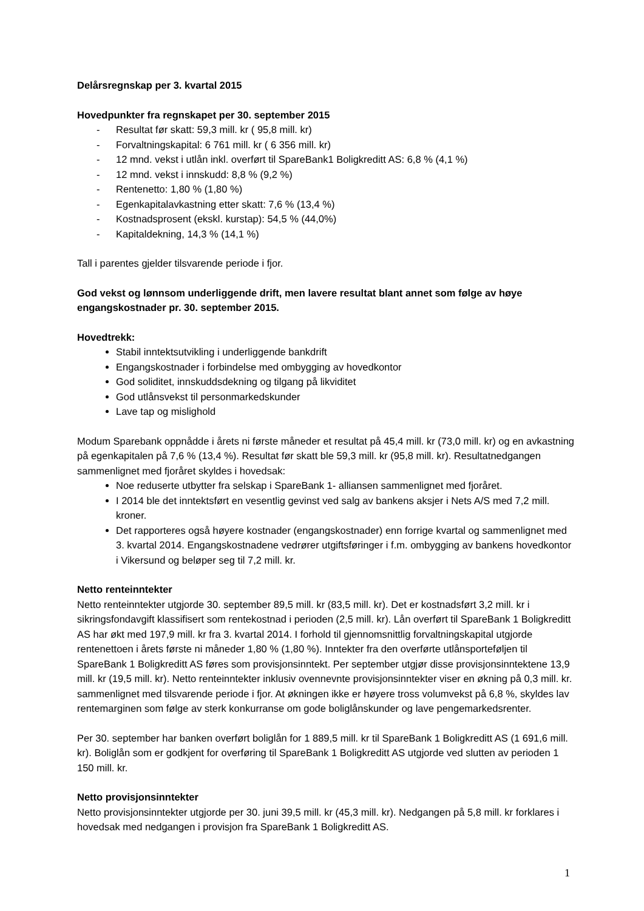Delårsregnskap per 3. kvartal 2015
Hovedpunkter fra regnskapet per 30. september 2015
- Resultat før skatt: 59,3 mill. kr ( 95,8 mill. kr)
- Forvaltningskapital: 6 761 mill. kr ( 6 356 mill. kr)
- 12 mnd. vekst i utlån inkl. overført til SpareBank1 Boligkreditt AS: 6,8 % (4,1 %)
- 12 mnd. vekst i innskudd: 8,8 % (9,2 %)
- Rentenetto: 1,80 % (1,80 %)
- Egenkapitalavkastning etter skatt: 7,6 % (13,4 %)
- Kostnadsprosent (ekskl. kurstap): 54,5 % (44,0%)
- Kapitaldekning, 14,3 % (14,1 %)
Tall i parentes gjelder tilsvarende periode i fjor.
God vekst og lønnsom underliggende drift, men lavere resultat blant annet som følge av høye engangskostnader pr. 30. september 2015.
Hovedtrekk:
Stabil inntektsutvikling i underliggende bankdrift
Engangskostnader i forbindelse med ombygging av hovedkontor
God soliditet, innskuddsdekning og tilgang på likviditet
God utlånsvekst til personmarkedskunder
Lave tap og mislighold
Modum Sparebank oppnådde i årets ni første måneder et resultat på 45,4 mill. kr (73,0 mill. kr) og en avkastning på egenkapitalen på 7,6 % (13,4 %). Resultat før skatt ble 59,3 mill. kr (95,8 mill. kr). Resultatnedgangen sammenlignet med fjoråret skyldes i hovedsak:
Noe reduserte utbytter fra selskap i SpareBank 1- alliansen sammenlignet med fjoråret.
I 2014 ble det inntektsført en vesentlig gevinst ved salg av bankens aksjer i Nets A/S med 7,2 mill. kroner.
Det rapporteres også høyere kostnader (engangskostnader) enn forrige kvartal og sammenlignet med 3. kvartal 2014. Engangskostnadene vedrører utgiftsføringer i f.m. ombygging av bankens hovedkontor i Vikersund og beløper seg til 7,2 mill. kr.
Netto renteinntekter
Netto renteinntekter utgjorde 30. september 89,5 mill. kr (83,5 mill. kr). Det er kostnadsført 3,2 mill. kr i sikringsfondavgift klassifisert som rentekostnad i perioden (2,5 mill. kr). Lån overført til SpareBank 1 Boligkreditt AS har økt med 197,9 mill. kr fra 3. kvartal 2014. I forhold til gjennomsnittlig forvaltningskapital utgjorde rentenettoen i årets første ni måneder 1,80 % (1,80 %). Inntekter fra den overførte utlånsporteføljen til SpareBank 1 Boligkreditt AS føres som provisjonsinntekt. Per september utgjør disse provisjonsinntektene 13,9 mill. kr (19,5 mill. kr). Netto renteinntekter inklusiv ovennevnte provisjonsinntekter viser en økning på 0,3 mill. kr. sammenlignet med tilsvarende periode i fjor. At økningen ikke er høyere tross volumvekst på 6,8 %, skyldes lav rentemarginen som følge av sterk konkurranse om gode boliglånskunder og lave pengemarkedsrenter.
Per 30. september har banken overført boliglån for 1 889,5 mill. kr til SpareBank 1 Boligkreditt AS (1 691,6 mill. kr). Boliglån som er godkjent for overføring til SpareBank 1 Boligkreditt AS utgjorde ved slutten av perioden 1 150 mill. kr.
Netto provisjonsinntekter
Netto provisjonsinntekter utgjorde per 30. juni 39,5 mill. kr (45,3 mill. kr). Nedgangen på 5,8 mill. kr forklares i hovedsak med nedgangen i provisjon fra SpareBank 1 Boligkreditt AS.
1